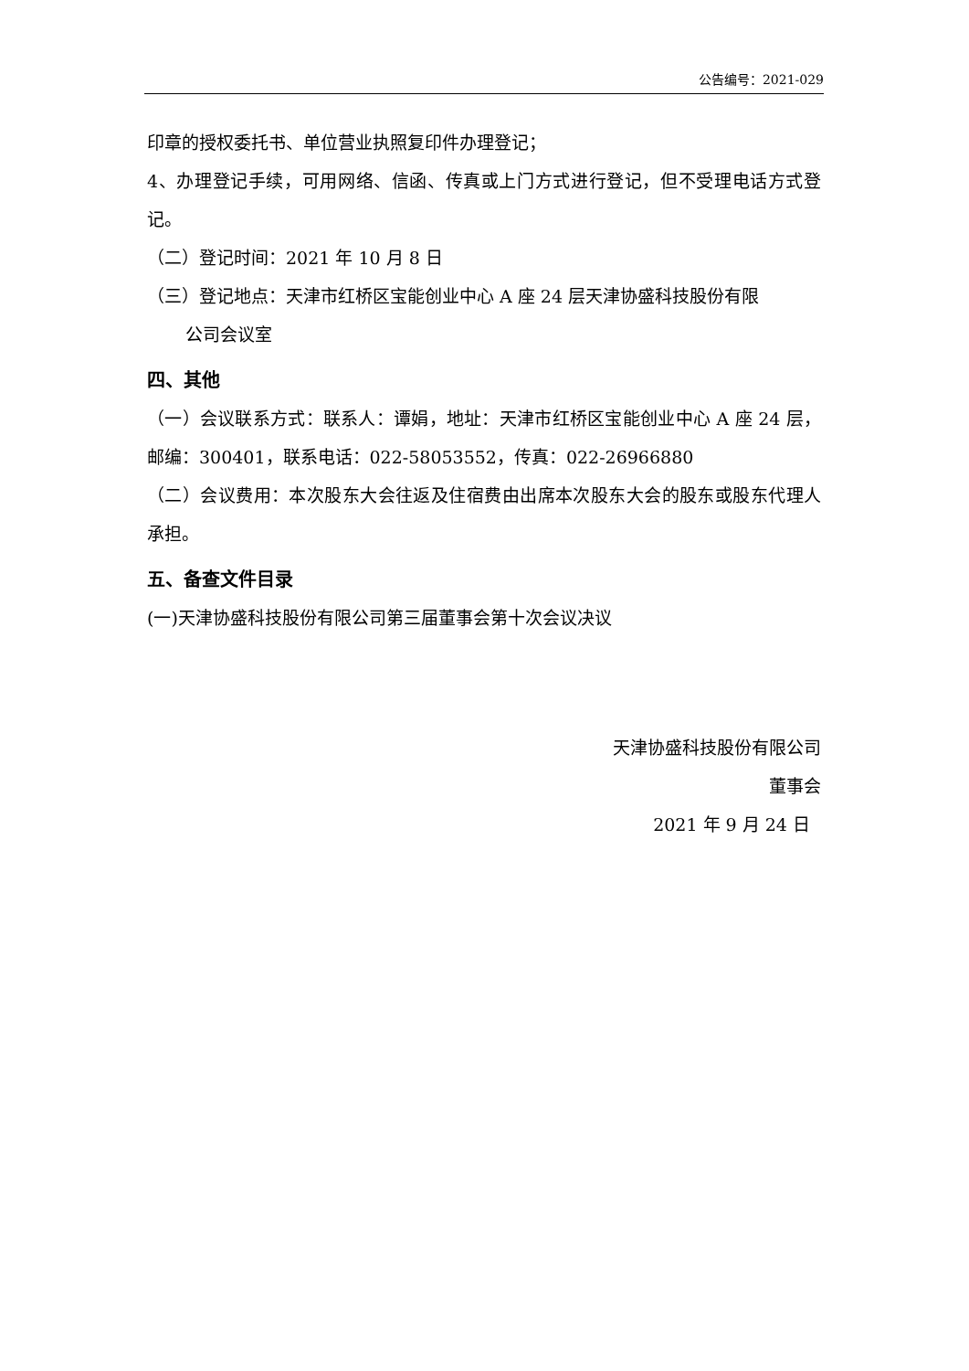公告编号：2021-029
印章的授权委托书、单位营业执照复印件办理登记；
4、办理登记手续，可用网络、信函、传真或上门方式进行登记，但不受理电话方式登记。
（二）登记时间：2021 年 10 月 8 日
（三）登记地点：天津市红桥区宝能创业中心 A 座 24 层天津协盛科技股份有限
公司会议室
四、其他
（一）会议联系方式：联系人：谭娟，地址：天津市红桥区宝能创业中心 A 座 24 层，邮编：300401，联系电话：022-58053552，传真：022-26966880
（二）会议费用：本次股东大会往返及住宿费由出席本次股东大会的股东或股东代理人承担。
五、备查文件目录
(一)天津协盛科技股份有限公司第三届董事会第十次会议决议
天津协盛科技股份有限公司
董事会
2021 年 9 月 24 日